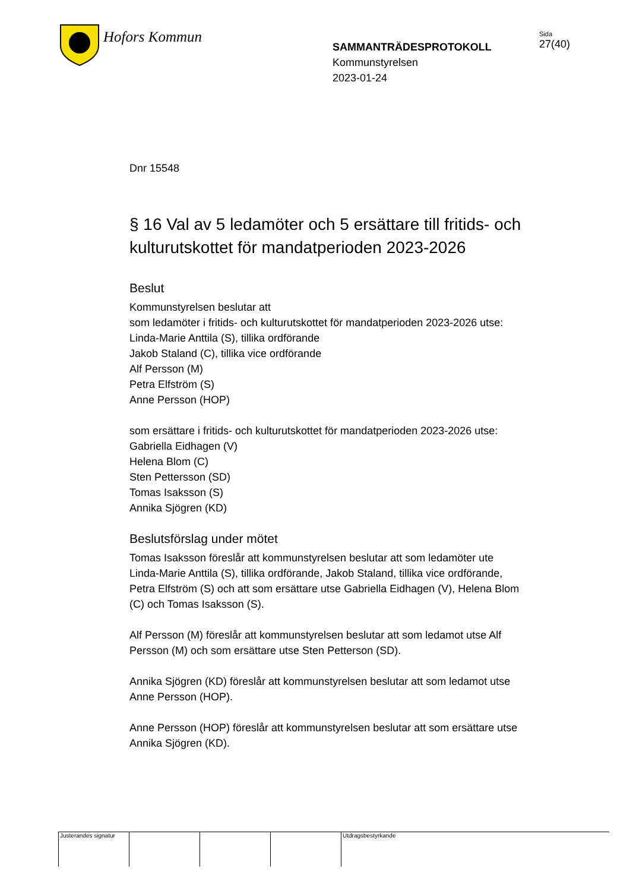Hofors Kommun
SAMMANTRÄDESPROTOKOLL
Kommunstyrelsen
2023-01-24
Sida
27(40)
Dnr 15548
§ 16 Val av 5 ledamöter och 5 ersättare till fritids- och kulturutskottet för mandatperioden 2023-2026
Beslut
Kommunstyrelsen beslutar att
som ledamöter i fritids- och kulturutskottet för mandatperioden 2023-2026 utse:
Linda-Marie Anttila (S), tillika ordförande
Jakob Staland (C), tillika vice ordförande
Alf Persson (M)
Petra Elfström (S)
Anne Persson (HOP)
som ersättare i fritids- och kulturutskottet för mandatperioden 2023-2026 utse:
Gabriella Eidhagen (V)
Helena Blom (C)
Sten Pettersson (SD)
Tomas Isaksson (S)
Annika Sjögren (KD)
Beslutsförslag under mötet
Tomas Isaksson föreslår att kommunstyrelsen beslutar att som ledamöter ute Linda-Marie Anttila (S), tillika ordförande, Jakob Staland, tillika vice ordförande, Petra Elfström (S) och att som ersättare utse Gabriella Eidhagen (V), Helena Blom (C) och Tomas Isaksson (S).
Alf Persson (M) föreslår att kommunstyrelsen beslutar att som ledamot utse Alf Persson (M) och som ersättare utse Sten Petterson (SD).
Annika Sjögren (KD) föreslår att kommunstyrelsen beslutar att som ledamot utse Anne Persson (HOP).
Anne Persson (HOP) föreslår att kommunstyrelsen beslutar att som ersättare utse Annika Sjögren (KD).
Justerandes signatur
Utdragsbestyrkande